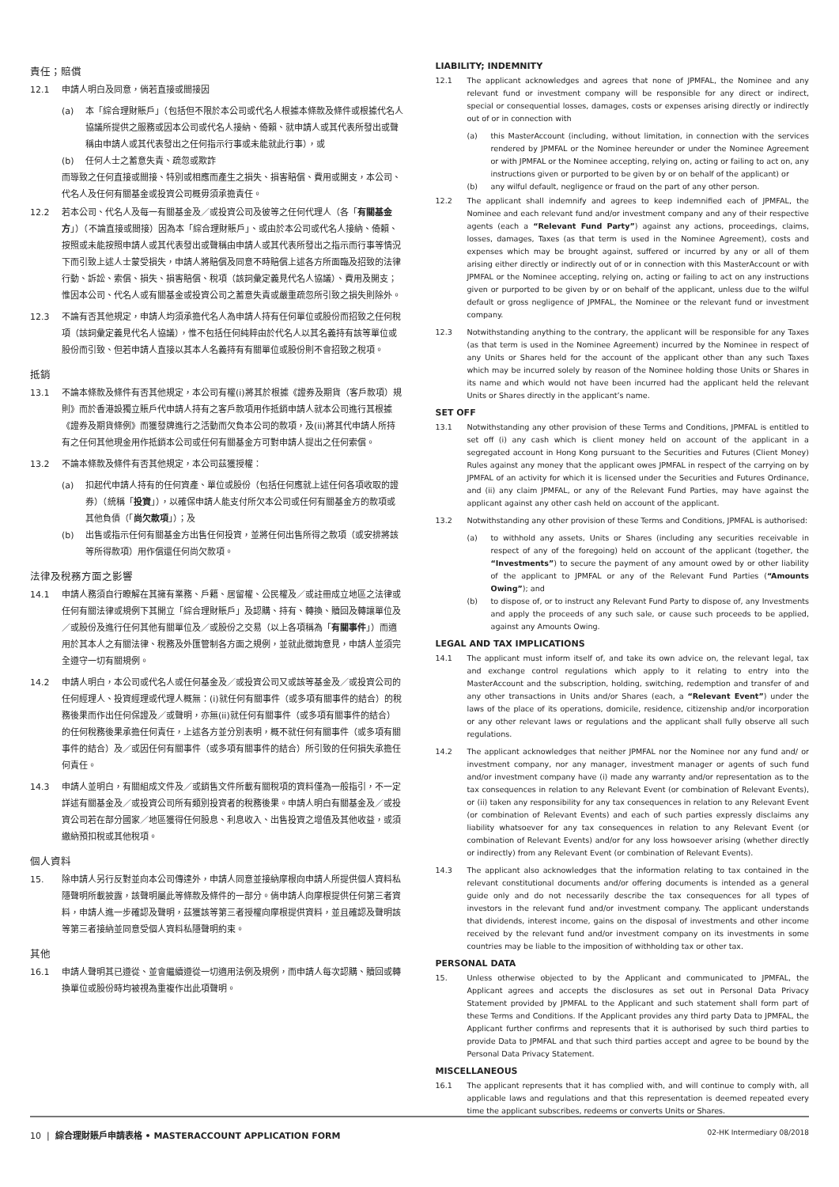責任；賠償
12.1 申請人明白及同意，倘若直接或間接因
(a) 本「綜合理財賬戶」（包括但不限於本公司或代名人根據本條款及條件或根據代名人協議所提供之服務或因本公司或代名人接納、倚賴、就申請人或其代表所發出或聲稱由申請人或其代表發出之任何指示行事或未能就此行事），或
(b) 任何人士之蓄意失責、疏忽或欺詐
而導致之任何直接或間接、特別或相應而產生之損失、損害賠償、費用或開支，本公司、代名人及任何有關基金或投資公司概毋須承擔責任。
12.2 若本公司、代名人及每一有關基金及／或投資公司及彼等之任何代理人（各「有關基金方」）（不論直接或間接）因為本「綜合理財賬戶」、或由於本公司或代名人接納、倚賴、按照或未能按照申請人或其代表發出或聲稱由申請人或其代表所發出之指示而行事等情況下而引致上述人士蒙受損失，申請人將賠償及同意不時賠償上述各方所面臨及招致的法律行動、訴訟、索償、損失、損害賠償、稅項（該詞彙定義見代名人協議）、費用及開支；惟因本公司、代名人或有關基金或投資公司之蓄意失責或嚴重疏忽所引致之損失則除外。
12.3 不論有否其他規定，申請人均須承擔代名人為申請人持有任何單位或股份而招致之任何稅項（該詞彙定義見代名人協議），惟不包括任何純粹由於代名人以其名義持有該等單位或股份而引致、但若申請人直接以其本人名義持有有關單位或股份則不會招致之稅項。
抵銷
13.1 不論本條款及條件有否其他規定，本公司有權(i)將其於根據《證券及期貨（客戶款項）規則》而於香港設獨立賬戶代申請人持有之客戶款項用作抵銷申請人就本公司進行其根據《證券及期貨條例》而獲發牌進行之活動而欠負本公司的款項，及(ii)將其代申請人所持有之任何其他現金用作抵銷本公司或任何有關基金方可對申請人提出之任何索償。
13.2 不論本條款及條件有否其他規定，本公司茲獲授權：
(a) 扣起代申請人持有的任何資產、單位或股份（包括任何應就上述任何各項收取的證券）（統稱「投資」），以確保申請人能支付所欠本公司或任何有關基金方的款項或其他負債（「尚欠款項」）；及
(b) 出售或指示任何有關基金方出售任何投資，並將任何出售所得之款項（或安排將該等所得款項）用作償還任何尚欠款項。
法律及稅務方面之影響
14.1 申請人務須自行瞭解在其擁有業務、戶籍、居留權、公民權及／或註冊成立地區之法律或任何有關法律或規例下其開立「綜合理財賬戶」及認購、持有、轉換、贖回及轉讓單位及／或股份及進行任何其他有關單位及／或股份之交易（以上各項稱為「有關事件」）而適用於其本人之有關法律、稅務及外匯管制各方面之規例，並就此徵詢意見，申請人並須完全遵守一切有關規例。
14.2 申請人明白，本公司或代名人或任何基金及／或投資公司又或該等基金及／或投資公司的任何經理人、投資經理或代理人概無：(i)就任何有關事件（或多項有關事件的結合）的稅務後果而作出任何保證及／或聲明，亦無(ii)就任何有關事件（或多項有關事件的結合）的任何稅務後果承擔任何責任，上述各方並分別表明，概不就任何有關事件（或多項有關事件的結合）及／或因任何有關事件（或多項有關事件的結合）所引致的任何損失承擔任何責任。
14.3 申請人並明白，有關組成文件及／或銷售文件所載有關稅項的資料僅為一般指引，不一定詳述有關基金及／或投資公司所有類別投資者的稅務後果。申請人明白有關基金及／或投資公司若在部分國家／地區獲得任何股息、利息收入、出售投資之增值及其他收益，或須繳納預扣稅或其他稅項。
個人資料
15. 除申請人另行反對並向本公司傳達外，申請人同意並接納摩根向申請人所提供個人資料私隱聲明所載披露，該聲明屬此等條款及條件的一部分。倘申請人向摩根提供任何第三者資料，申請人進一步確認及聲明，茲獲該等第三者授權向摩根提供資料，並且確認及聲明該等第三者接納並同意受個人資料私隱聲明約束。
其他
16.1 申請人聲明其已遵從、並會繼續遵從一切適用法例及規例，而申請人每次認購、贖回或轉換單位或股份時均被視為重複作出此項聲明。
LIABILITY; INDEMNITY
12.1 The applicant acknowledges and agrees that none of JPMFAL, the Nominee and any relevant fund or investment company will be responsible for any direct or indirect, special or consequential losses, damages, costs or expenses arising directly or indirectly out of or in connection with
(a) this MasterAccount (including, without limitation, in connection with the services rendered by JPMFAL or the Nominee hereunder or under the Nominee Agreement or with JPMFAL or the Nominee accepting, relying on, acting or failing to act on, any instructions given or purported to be given by or on behalf of the applicant) or
(b) any wilful default, negligence or fraud on the part of any other person.
12.2 The applicant shall indemnify and agrees to keep indemnified each of JPMFAL, the Nominee and each relevant fund and/or investment company and any of their respective agents (each a “Relevant Fund Party”) against any actions, proceedings, claims, losses, damages, Taxes (as that term is used in the Nominee Agreement), costs and expenses which may be brought against, suffered or incurred by any or all of them arising either directly or indirectly out of or in connection with this MasterAccount or with JPMFAL or the Nominee accepting, relying on, acting or failing to act on any instructions given or purported to be given by or on behalf of the applicant, unless due to the wilful default or gross negligence of JPMFAL, the Nominee or the relevant fund or investment company.
12.3 Notwithstanding anything to the contrary, the applicant will be responsible for any Taxes (as that term is used in the Nominee Agreement) incurred by the Nominee in respect of any Units or Shares held for the account of the applicant other than any such Taxes which may be incurred solely by reason of the Nominee holding those Units or Shares in its name and which would not have been incurred had the applicant held the relevant Units or Shares directly in the applicant’s name.
SET OFF
13.1 Notwithstanding any other provision of these Terms and Conditions, JPMFAL is entitled to set off (i) any cash which is client money held on account of the applicant in a segregated account in Hong Kong pursuant to the Securities and Futures (Client Money) Rules against any money that the applicant owes JPMFAL in respect of the carrying on by JPMFAL of an activity for which it is licensed under the Securities and Futures Ordinance, and (ii) any claim JPMFAL, or any of the Relevant Fund Parties, may have against the applicant against any other cash held on account of the applicant.
13.2 Notwithstanding any other provision of these Terms and Conditions, JPMFAL is authorised:
(a) to withhold any assets, Units or Shares (including any securities receivable in respect of any of the foregoing) held on account of the applicant (together, the “Investments”) to secure the payment of any amount owed by or other liability of the applicant to JPMFAL or any of the Relevant Fund Parties (“Amounts Owing”); and
(b) to dispose of, or to instruct any Relevant Fund Party to dispose of, any Investments and apply the proceeds of any such sale, or cause such proceeds to be applied, against any Amounts Owing.
LEGAL AND TAX IMPLICATIONS
14.1 The applicant must inform itself of, and take its own advice on, the relevant legal, tax and exchange control regulations which apply to it relating to entry into the MasterAccount and the subscription, holding, switching, redemption and transfer of and any other transactions in Units and/or Shares (each, a “Relevant Event”) under the laws of the place of its operations, domicile, residence, citizenship and/or incorporation or any other relevant laws or regulations and the applicant shall fully observe all such regulations.
14.2 The applicant acknowledges that neither JPMFAL nor the Nominee nor any fund and/ or investment company, nor any manager, investment manager or agents of such fund and/or investment company have (i) made any warranty and/or representation as to the tax consequences in relation to any Relevant Event (or combination of Relevant Events), or (ii) taken any responsibility for any tax consequences in relation to any Relevant Event (or combination of Relevant Events) and each of such parties expressly disclaims any liability whatsoever for any tax consequences in relation to any Relevant Event (or combination of Relevant Events) and/or for any loss howsoever arising (whether directly or indirectly) from any Relevant Event (or combination of Relevant Events).
14.3 The applicant also acknowledges that the information relating to tax contained in the relevant constitutional documents and/or offering documents is intended as a general guide only and do not necessarily describe the tax consequences for all types of investors in the relevant fund and/or investment company. The applicant understands that dividends, interest income, gains on the disposal of investments and other income received by the relevant fund and/or investment company on its investments in some countries may be liable to the imposition of withholding tax or other tax.
PERSONAL DATA
15. Unless otherwise objected to by the Applicant and communicated to JPMFAL, the Applicant agrees and accepts the disclosures as set out in Personal Data Privacy Statement provided by JPMFAL to the Applicant and such statement shall form part of these Terms and Conditions. If the Applicant provides any third party Data to JPMFAL, the Applicant further confirms and represents that it is authorised by such third parties to provide Data to JPMFAL and that such third parties accept and agree to be bound by the Personal Data Privacy Statement.
MISCELLANEOUS
16.1 The applicant represents that it has complied with, and will continue to comply with, all applicable laws and regulations and that this representation is deemed repeated every time the applicant subscribes, redeems or converts Units or Shares.
10 | 綜合理財賬戶申請表格 • MASTERACCOUNT APPLICATION FORM 02-HK Intermediary 08/2018